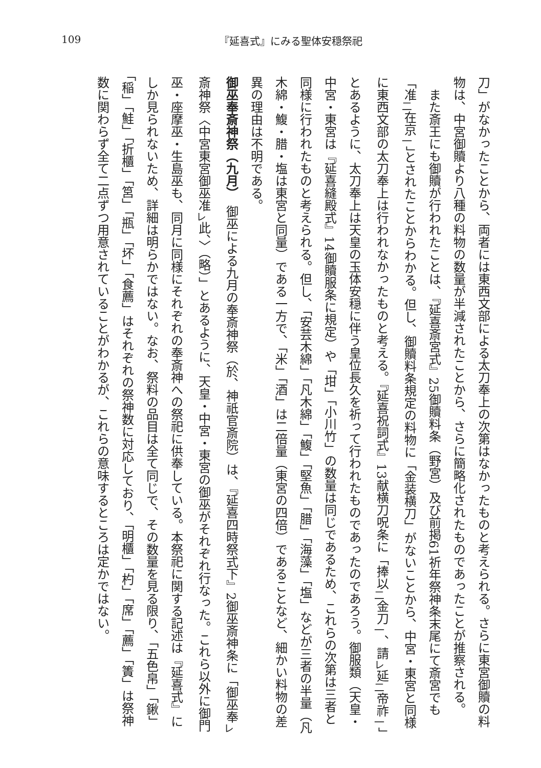109 『延喜式』にみる聖体安穏祭祀
刀」がなかったことから、両者には東西文部による太刀奉上の次第はなかったものと考えられる。さらに東宮御贖の料物は、中宮御贖より八種の料物の数量が半減されたことから、さらに簡略化されたものであったことが推察される。
また斎王にも御贖が行われたことは、『延喜斎宮式』25御贖料条（野宮）及び前掲61祈年祭神条末尾にて斎宮でも「准<sub>二</sub>在京<sub>一</sub>」とされたことからわかる。但し、御贖料条規定の料物に「金装横刀」がないことから、中宮・東宮と同様に東西文部の太刀奉上は行われなかったものと考える。『延喜祝詞式』13献横刀呪条に「捧以<sub>二</sub>金刀<sub>一</sub>、請<sub>レ</sub>延<sub>二</sub>帝祚<sub>一</sub>」とあるように、太刀奉上は天皇の玉体安穏に伴う皇位長久を祈って行われたものであったのであろう。御服類（天皇・中宮・東宮は『延喜縫殿式』14御贖服条に規定）や「坩」「小川竹」の数量は同じであるため、これらの次第は三者と同様に行われたものと考えられる。但し、「安芸木綿」「凡木綿」「鰒」「堅魚」「腊」「海藻」「塩」などが三者の半量（凡木綿・鰒・腊・塩は東宮と同量）である一方で、「米」「酒」は二倍量（東宮の四倍）であることなど、細かい料物の差異の理由は不明である。
御巫奉斎神祭（九月）　御巫による九月の奉斎神祭（於、神祇官斎院）は、『延喜四時祭式下』2御巫斎神条に「御巫奉<sub>レ</sub>斎神祭〈中宮東宮御巫准<sub>レ</sub>此、〉（略）」とあるように、天皇・中宮・東宮の御巫がそれぞれ行なった。これら以外に御門巫・座摩巫・生島巫も、同月に同様にそれぞれの奉斎神への祭祀に供奉している。本祭祀に関する記述は『延喜式』にしか見られないため、詳細は明らかではない。なお、祭料の品目は全て同じで、その数量を見る限り、「五色帛」「鍬」「稲」「鮭」「折櫃」「筥」「瓶」「坏」「食薦」はそれぞれの祭神数に対応しており、「明櫃」「杓」「席」「薦」「簀」は祭神数に関わらず全て二点ずつ用意されていることがわかるが、これらの意味するところは定かではない。